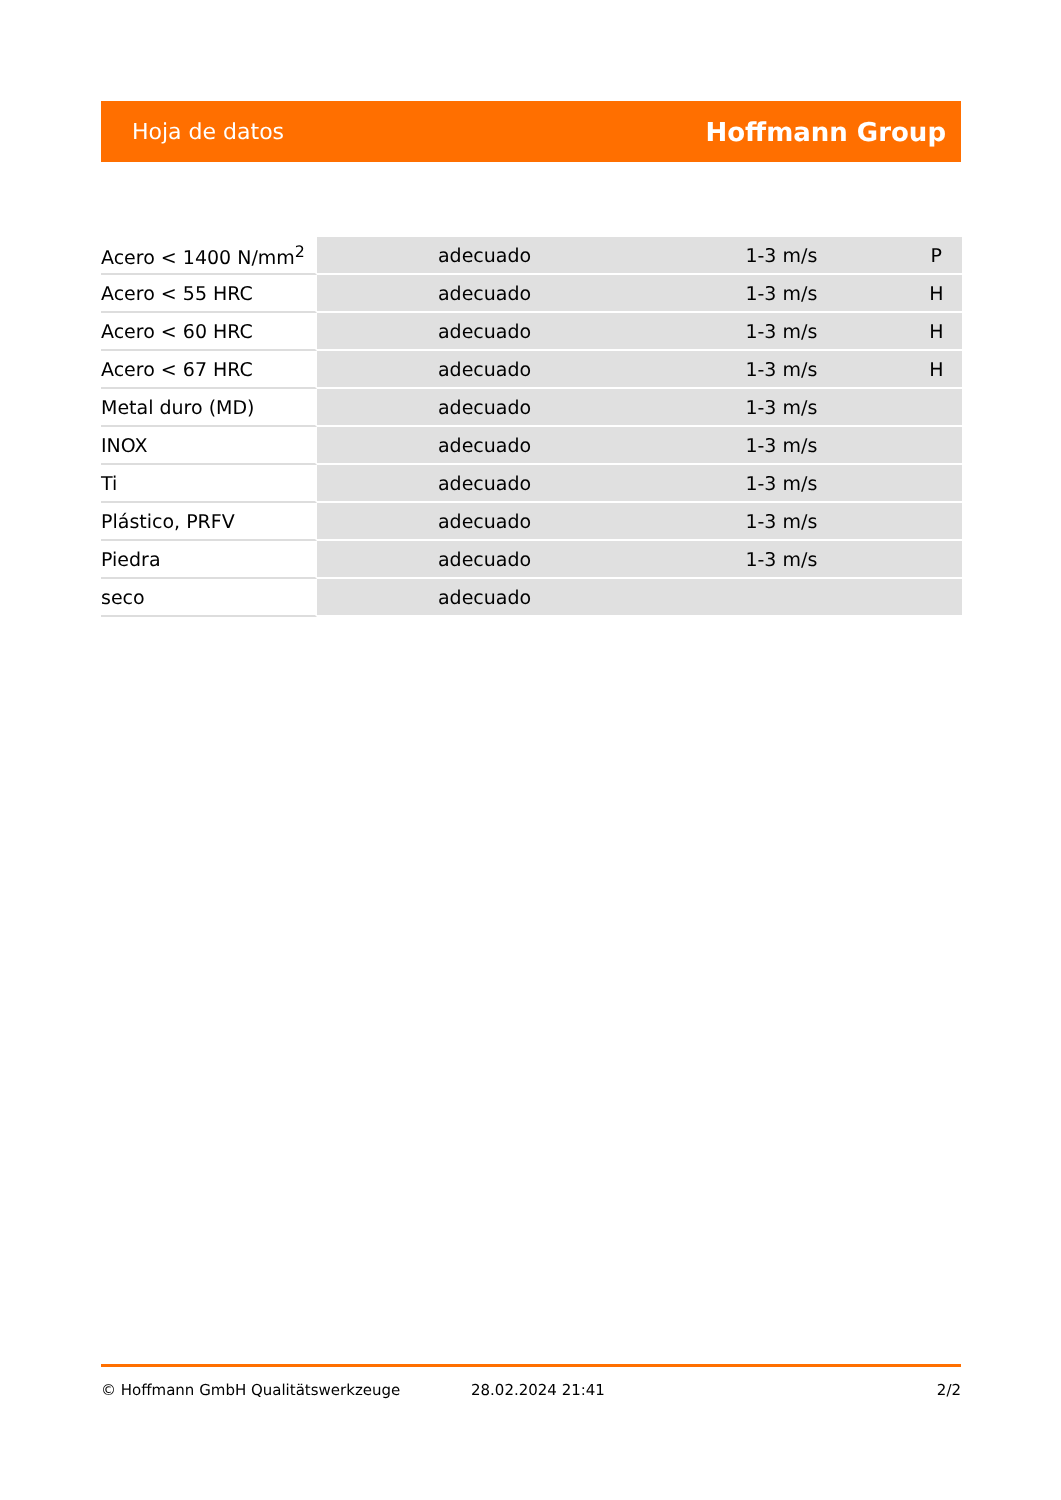Hoja de datos Hoffmann Group
| Acero < 1400 N/mm<sup>2</sup> | adecuado | 1-3 m/s | P |
| Acero < 55 HRC | adecuado | 1-3 m/s | H |
| Acero < 60 HRC | adecuado | 1-3 m/s | H |
| Acero < 67 HRC | adecuado | 1-3 m/s | H |
| Metal duro (MD) | adecuado | 1-3 m/s | |
| INOX | adecuado | 1-3 m/s | |
| Ti | adecuado | 1-3 m/s | |
| Plástico, PRFV | adecuado | 1-3 m/s | |
| Piedra | adecuado | 1-3 m/s | |
| seco | adecuado | | |
© Hoffmann GmbH Qualitätswerkzeuge 28.02.2024 21:41 2/2